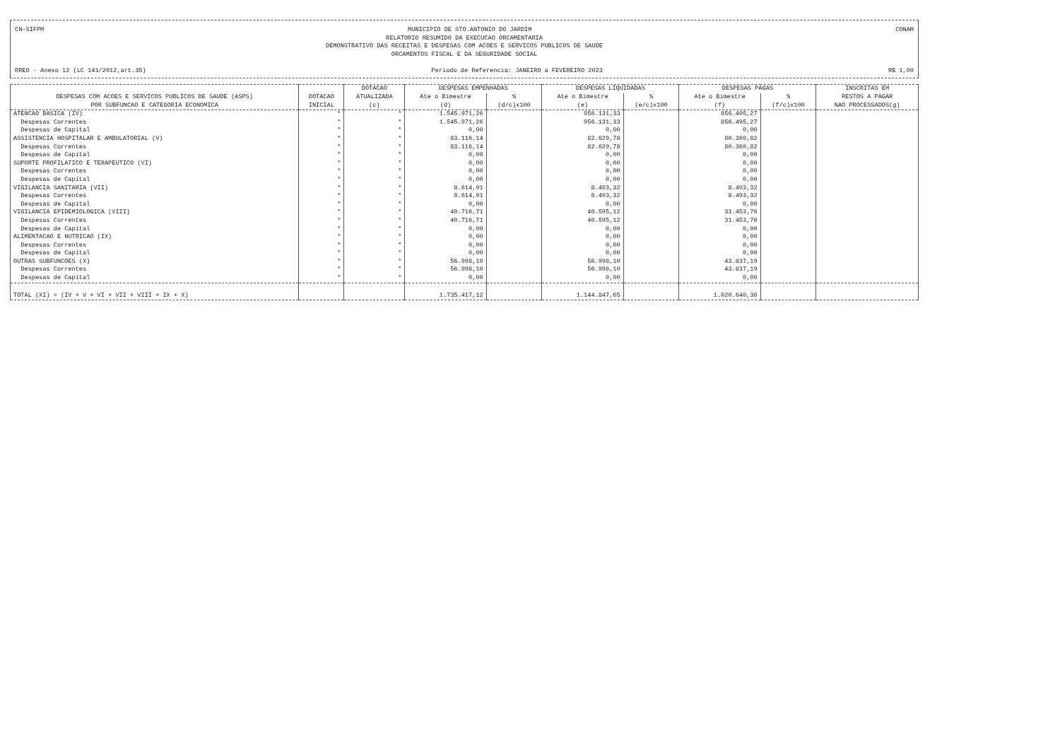CN-SIFPM MUNICIPIO DE STO.ANTONIO DO JARDIM CONAM
RELATORIO RESUMIDO DA EXECUCAO ORCAMENTARIA
DEMONSTRATIVO DAS RECEITAS E DESPESAS COM ACOES E SERVICOS PUBLICOS DE SAUDE
ORCAMENTOS FISCAL E DA SEGURIDADE SOCIAL
RREO - Anexo 12 (LC 141/2012,art.35) Periodo de Referencia: JANEIRO a FEVEREIRO 2023 R$ 1,00
| DESPESAS COM ACOES E SERVICOS PUBLICOS DE SAUDE (ASPS) POR SUBFUNCAO E CATEGORIA ECONOMICA | DOTACAO INICIAL | DOTACAO ATUALIZADA (c) | DESPESAS EMPENHADAS | | DESPESAS LIQUIDADAS | | DESPESAS PAGAS | | INSCRITAS EM RESTOS A PAGAR NAO PROCESSADOS(g) |
| --- | --- | --- | --- | --- | --- | --- | --- | --- | --- |
| | | | Ate o Bimestre | % | Ate o Bimestre | % | Ate o Bimestre | % | |
| | | | (d) | (d/c)x100 | (e) | (e/c)x100 | (f) | (f/c)x100 | |
| ATENCAO BASICA (IV) | * | * | 1.545.971,26 | | 956.131,33 | | 856.495,27 | | |
| Despesas Correntes | * | * | 1.545.971,26 | | 956.131,33 | | 856.495,27 | | |
| Despesas de Capital | * | * | 0,00 | | 0,00 | | 0,00 | | |
| ASSISTENCIA HOSPITALAR E AMBULATORIAL (V) | * | * | 83.116,14 | | 82.629,78 | | 80.360,82 | | |
| Despesas Correntes | * | * | 83.116,14 | | 82.629,78 | | 80.360,82 | | |
| Despesas de Capital | * | * | 0,00 | | 0,00 | | 0,00 | | |
| SUPORTE PROFILATICO E TERAPEUTICO (VI) | * | * | 0,00 | | 0,00 | | 0,00 | | |
| Despesas Correntes | * | * | 0,00 | | 0,00 | | 0,00 | | |
| Despesas de Capital | * | * | 0,00 | | 0,00 | | 0,00 | | |
| VIGILANCIA SANITARIA (VII) | * | * | 8.614,91 | | 8.493,32 | | 8.493,32 | | |
| Despesas Correntes | * | * | 8.614,91 | | 8.493,32 | | 8.493,32 | | |
| Despesas de Capital | * | * | 0,00 | | 0,00 | | 0,00 | | |
| VIGILANCIA EPIDEMIOLOGICA (VIII) | * | * | 40.716,71 | | 40.595,12 | | 31.453,76 | | |
| Despesas Correntes | * | * | 40.716,71 | | 40.595,12 | | 31.453,76 | | |
| Despesas de Capital | * | * | 0,00 | | 0,00 | | 0,00 | | |
| ALIMENTACAO E NUTRICAO (IX) | * | * | 0,00 | | 0,00 | | 0,00 | | |
| Despesas Correntes | * | * | 0,00 | | 0,00 | | 0,00 | | |
| Despesas de Capital | * | * | 0,00 | | 0,00 | | 0,00 | | |
| OUTRAS SUBFUNCOES (X) | * | * | 56.998,10 | | 56.998,10 | | 43.837,19 | | |
| Despesas Correntes | * | * | 56.998,10 | | 56.998,10 | | 43.837,19 | | |
| Despesas de Capital | * | * | 0,00 | | 0,00 | | 0,00 | | |
| TOTAL (XI) = (IV + V + VI + VII + VIII + IX + X) | | | 1.735.417,12 | | 1.144.847,65 | | 1.020.640,36 | | |